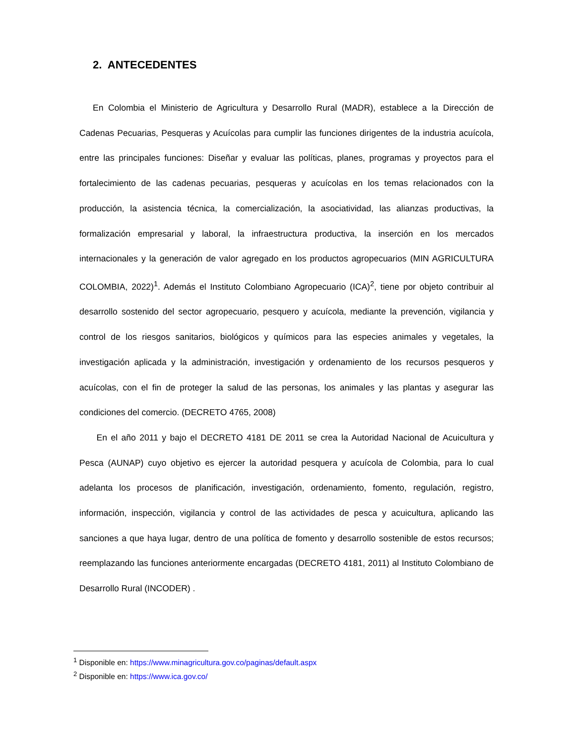2. ANTECEDENTES
En Colombia el Ministerio de Agricultura y Desarrollo Rural (MADR), establece a la Dirección de Cadenas Pecuarias, Pesqueras y Acuícolas para cumplir las funciones dirigentes de la industria acuícola, entre las principales funciones: Diseñar y evaluar las políticas, planes, programas y proyectos para el fortalecimiento de las cadenas pecuarias, pesqueras y acuícolas en los temas relacionados con la producción, la asistencia técnica, la comercialización, la asociatividad, las alianzas productivas, la formalización empresarial y laboral, la infraestructura productiva, la inserción en los mercados internacionales y la generación de valor agregado en los productos agropecuarios (MIN AGRICULTURA COLOMBIA, 2022)<sup>1</sup>. Además el Instituto Colombiano Agropecuario (ICA)<sup>2</sup>, tiene por objeto contribuir al desarrollo sostenido del sector agropecuario, pesquero y acuícola, mediante la prevención, vigilancia y control de los riesgos sanitarios, biológicos y químicos para las especies animales y vegetales, la investigación aplicada y la administración, investigación y ordenamiento de los recursos pesqueros y acuícolas, con el fin de proteger la salud de las personas, los animales y las plantas y asegurar las condiciones del comercio. (DECRETO 4765, 2008)
En el año 2011 y bajo el DECRETO 4181 DE 2011 se crea la Autoridad Nacional de Acuicultura y Pesca (AUNAP) cuyo objetivo es ejercer la autoridad pesquera y acuícola de Colombia, para lo cual adelanta los procesos de planificación, investigación, ordenamiento, fomento, regulación, registro, información, inspección, vigilancia y control de las actividades de pesca y acuicultura, aplicando las sanciones a que haya lugar, dentro de una política de fomento y desarrollo sostenible de estos recursos; reemplazando las funciones anteriormente encargadas (DECRETO 4181, 2011) al Instituto Colombiano de Desarrollo Rural (INCODER) .
<sup>1</sup> Disponible en: https://www.minagricultura.gov.co/paginas/default.aspx
<sup>2</sup> Disponible en: https://www.ica.gov.co/